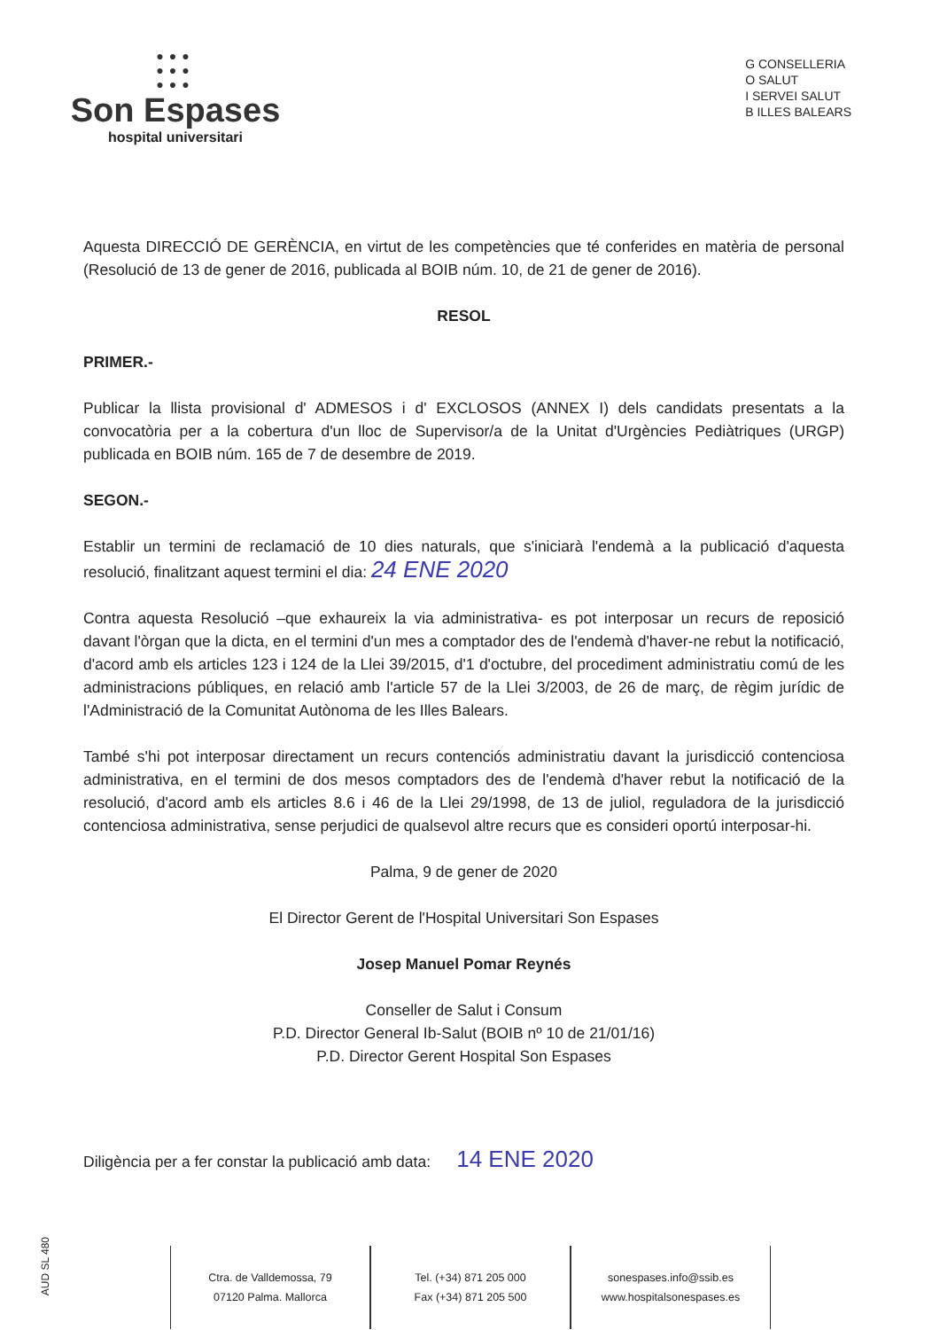●●●
●●●
●●●
Son Espases
hospital universitari
G CONSELLERIA
O SALUT
I SERVEI SALUT
B ILLES BALEARS
Aquesta DIRECCIÓ DE GERÈNCIA, en virtut de les competències que té conferides en matèria de personal (Resolució de 13 de gener de 2016, publicada al BOIB núm. 10, de 21 de gener de 2016).
RESOL
PRIMER.-
Publicar la llista provisional d' ADMESOS i d' EXCLOSOS (ANNEX I) dels candidats presentats a la convocatòria per a la cobertura d'un lloc de Supervisor/a de la Unitat d'Urgències Pediàtriques (URGP) publicada en BOIB núm. 165 de 7 de desembre de 2019.
SEGON.-
Establir un termini de reclamació de 10 dies naturals, que s'iniciarà l'endemà a la publicació d'aquesta resolució, finalitzant aquest termini el dia: 24 ENE 2020
Contra aquesta Resolució –que exhaureix la via administrativa- es pot interposar un recurs de reposició davant l'òrgan que la dicta, en el termini d'un mes a comptador des de l'endemà d'haver-ne rebut la notificació, d'acord amb els articles 123 i 124 de la Llei 39/2015, d'1 d'octubre, del procediment administratiu comú de les administracions públiques, en relació amb l'article 57 de la Llei 3/2003, de 26 de març, de règim jurídic de l'Administració de la Comunitat Autònoma de les Illes Balears.
També s'hi pot interposar directament un recurs contenciós administratiu davant la jurisdicció contenciosa administrativa, en el termini de dos mesos comptadors des de l'endemà d'haver rebut la notificació de la resolució, d'acord amb els articles 8.6 i 46 de la Llei 29/1998, de 13 de juliol, reguladora de la jurisdicció contenciosa administrativa, sense perjudici de qualsevol altre recurs que es consideri oportú interposar-hi.
Palma, 9 de gener de 2020
El Director Gerent de l'Hospital Universitari Son Espases
Josep Manuel Pomar Reynés
Conseller de Salut i Consum
P.D. Director General Ib-Salut (BOIB nº 10 de 21/01/16)
P.D. Director Gerent Hospital Son Espases
Diligència per a fer constar la publicació amb data: 14 ENE 2020
AUD SL 480
Ctra. de Valldemossa, 79
07120 Palma. Mallorca
Tel. (+34) 871 205 000
Fax (+34) 871 205 500
sonespases.info@ssib.es
www.hospitalsonespases.es